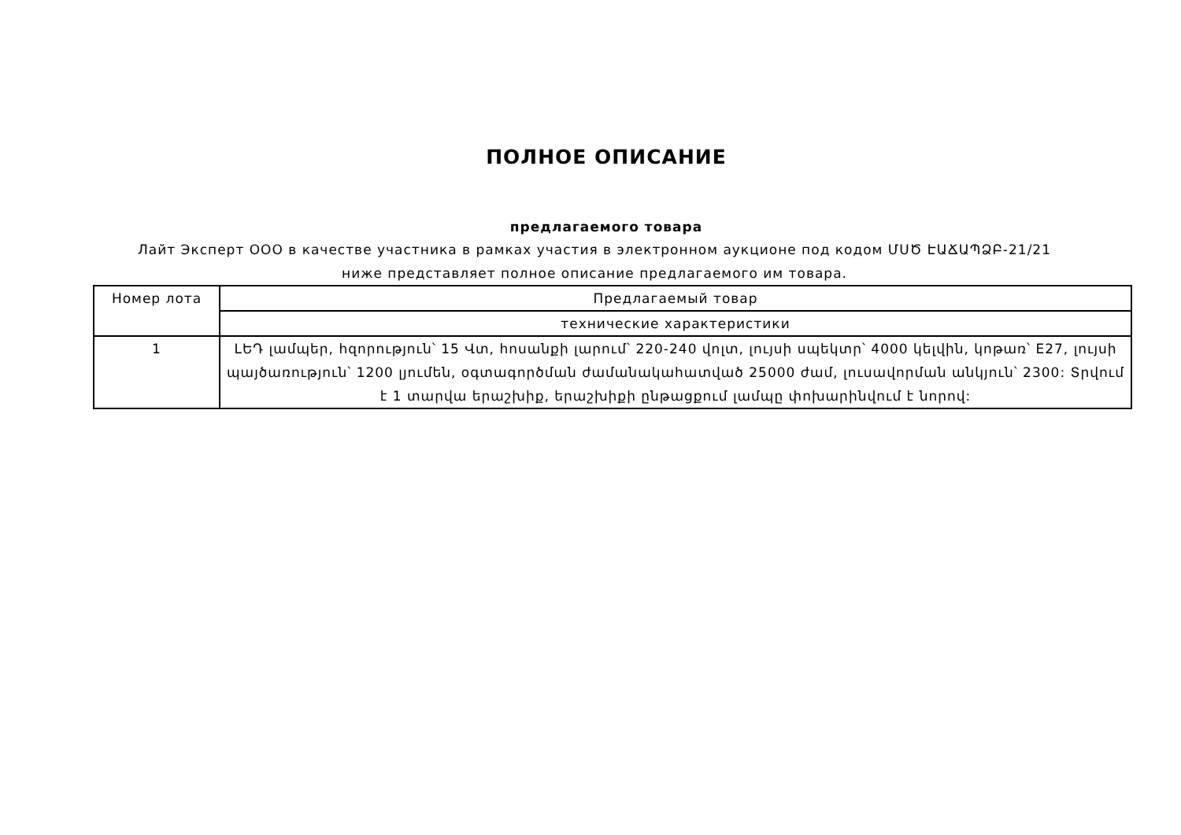ПОЛНОЕ ОПИСАНИЕ
предлагаемого товара
Лайт Эксперт ООО в качестве участника в рамках участия в электронном аукционе под кодом ՄՍԾ ԷԱՃԱՊՁԲ-21/21 ниже представляет полное описание предлагаемого им товара.
| Номер лота | Предлагаемый товар |
| | технические характеристики |
| 1 | LԵԴ լամպեր, հզորություն՝ 15 Վտ, հոսանքի լարում՝ 220-240 վոլտ, լույսի սպեկտր՝ 4000 կելվին, կոթառ՝ E27, լույսի պայծառություն՝ 1200 լյումեն, օգտագործման ժամանակահատված 25000 ժամ, լուսավորման անկյուն՝ 2300: Տրվում է 1 տարվա երաշխիք, երաշխիքի ընթացքում լամպը փոխարինվում է նորով: |